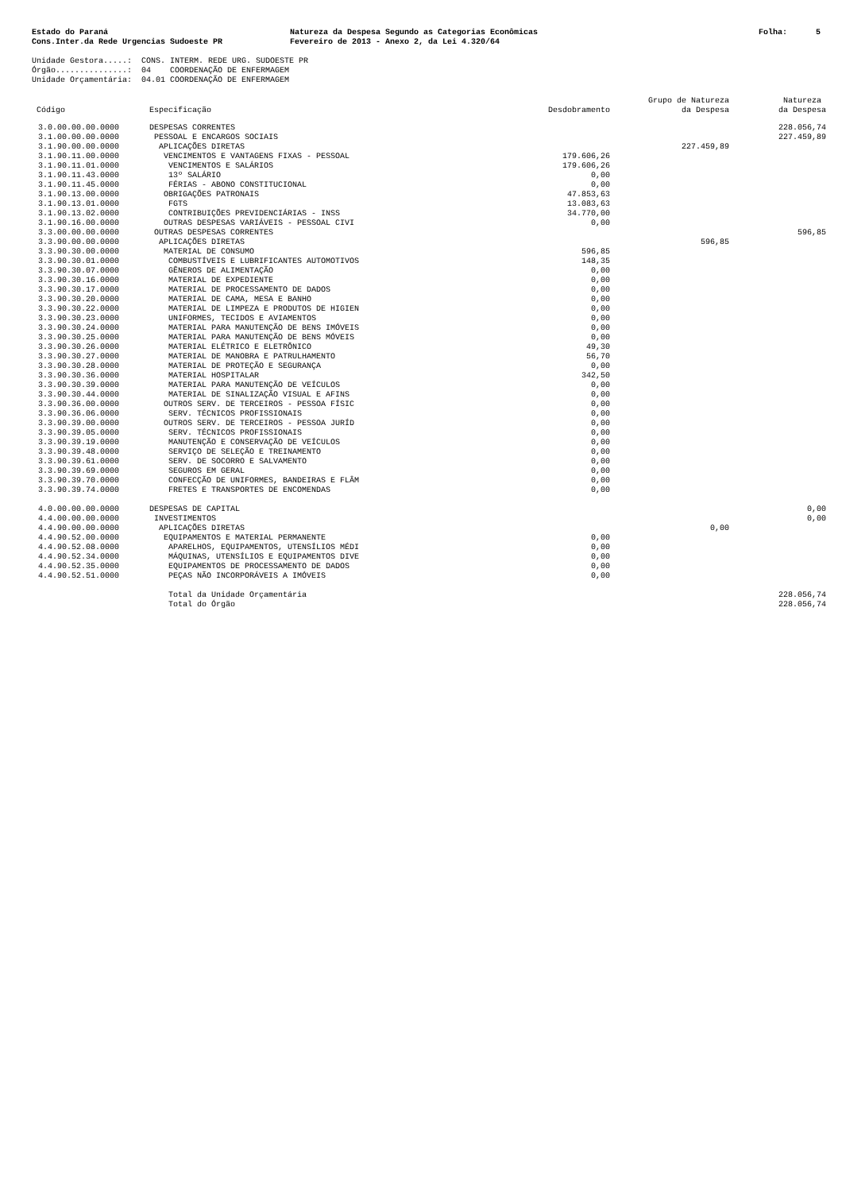Estado do Paraná Cons.Inter.da Rede Urgencias Sudoeste PR
Natureza da Despesa Segundo as Categorias Econômicas Fevereiro de 2013 - Anexo 2, da Lei 4.320/64
Folha: 5
Unidade Gestora.....: CONS. INTERM. REDE URG. SUDOESTE PR Órgão...............: 04 COORDENAÇÃO DE ENFERMAGEM Unidade Orçamentária: 04.01 COORDENAÇÃO DE ENFERMAGEM
| Código | Especificação | Desdobramento | Grupo de Natureza da Despesa | Natureza da Despesa |
| --- | --- | --- | --- | --- |
| 3.0.00.00.00.0000 | DESPESAS CORRENTES | | | 228.056,74 |
| 3.1.00.00.00.0000 | PESSOAL E ENCARGOS SOCIAIS | | | 227.459,89 |
| 3.1.90.00.00.0000 | APLICAÇÕES DIRETAS | | 227.459,89 | |
| 3.1.90.11.00.0000 | VENCIMENTOS E VANTAGENS FIXAS - PESSOAL | 179.606,26 | | |
| 3.1.90.11.01.0000 | VENCIMENTOS E SALÁRIOS | 179.606,26 | | |
| 3.1.90.11.43.0000 | 13º SALÁRIO | 0,00 | | |
| 3.1.90.11.45.0000 | FÉRIAS - ABONO CONSTITUCIONAL | 0,00 | | |
| 3.1.90.13.00.0000 | OBRIGAÇÕES PATRONAIS | 47.853,63 | | |
| 3.1.90.13.01.0000 | FGTS | 13.083,63 | | |
| 3.1.90.13.02.0000 | CONTRIBUIÇÕES PREVIDENCIÁRIAS - INSS | 34.770,00 | | |
| 3.1.90.16.00.0000 | OUTRAS DESPESAS VARIÁVEIS - PESSOAL CIVI | 0,00 | | |
| 3.3.00.00.00.0000 | OUTRAS DESPESAS CORRENTES | | | 596,85 |
| 3.3.90.00.00.0000 | APLICAÇÕES DIRETAS | | 596,85 | |
| 3.3.90.30.00.0000 | MATERIAL DE CONSUMO | 596,85 | | |
| 3.3.90.30.01.0000 | COMBUSTÍVEIS E LUBRIFICANTES AUTOMOTIVOS | 148,35 | | |
| 3.3.90.30.07.0000 | GÊNEROS DE ALIMENTAÇÃO | 0,00 | | |
| 3.3.90.30.16.0000 | MATERIAL DE EXPEDIENTE | 0,00 | | |
| 3.3.90.30.17.0000 | MATERIAL DE PROCESSAMENTO DE DADOS | 0,00 | | |
| 3.3.90.30.20.0000 | MATERIAL DE CAMA, MESA E BANHO | 0,00 | | |
| 3.3.90.30.22.0000 | MATERIAL DE LIMPEZA E PRODUTOS DE HIGIEN | 0,00 | | |
| 3.3.90.30.23.0000 | UNIFORMES, TECIDOS E AVIAMENTOS | 0,00 | | |
| 3.3.90.30.24.0000 | MATERIAL PARA MANUTENÇÃO DE BENS IMÓVEIS | 0,00 | | |
| 3.3.90.30.25.0000 | MATERIAL PARA MANUTENÇÃO DE BENS MÓVEIS | 0,00 | | |
| 3.3.90.30.26.0000 | MATERIAL ELÉTRICO E ELETRÔNICO | 49,30 | | |
| 3.3.90.30.27.0000 | MATERIAL DE MANOBRA E PATRULHAMENTO | 56,70 | | |
| 3.3.90.30.28.0000 | MATERIAL DE PROTEÇÃO E SEGURANÇA | 0,00 | | |
| 3.3.90.30.36.0000 | MATERIAL HOSPITALAR | 342,50 | | |
| 3.3.90.30.39.0000 | MATERIAL PARA MANUTENÇÃO DE VEÍCULOS | 0,00 | | |
| 3.3.90.30.44.0000 | MATERIAL DE SINALIZAÇÃO VISUAL E AFINS | 0,00 | | |
| 3.3.90.36.00.0000 | OUTROS SERV. DE TERCEIROS - PESSOA FÍSIC | 0,00 | | |
| 3.3.90.36.06.0000 | SERV. TÉCNICOS PROFISSIONAIS | 0,00 | | |
| 3.3.90.39.00.0000 | OUTROS SERV. DE TERCEIROS - PESSOA JURÍD | 0,00 | | |
| 3.3.90.39.05.0000 | SERV. TÉCNICOS PROFISSIONAIS | 0,00 | | |
| 3.3.90.39.19.0000 | MANUTENÇÃO E CONSERVAÇÃO DE VEÍCULOS | 0,00 | | |
| 3.3.90.39.48.0000 | SERVIÇO DE SELEÇÃO E TREINAMENTO | 0,00 | | |
| 3.3.90.39.61.0000 | SERV. DE SOCORRO E SALVAMENTO | 0,00 | | |
| 3.3.90.39.69.0000 | SEGUROS EM GERAL | 0,00 | | |
| 3.3.90.39.70.0000 | CONFECÇÃO DE UNIFORMES, BANDEIRAS E FLÂM | 0,00 | | |
| 3.3.90.39.74.0000 | FRETES E TRANSPORTES DE ENCOMENDAS | 0,00 | | |
| 4.0.00.00.00.0000 | DESPESAS DE CAPITAL | | | 0,00 |
| 4.4.00.00.00.0000 | INVESTIMENTOS | | | 0,00 |
| 4.4.90.00.00.0000 | APLICAÇÕES DIRETAS | | 0,00 | |
| 4.4.90.52.00.0000 | EQUIPAMENTOS E MATERIAL PERMANENTE | 0,00 | | |
| 4.4.90.52.08.0000 | APARELHOS, EQUIPAMENTOS, UTENSÍLIOS MÉDI | 0,00 | | |
| 4.4.90.52.34.0000 | MÁQUINAS, UTENSÍLIOS E EQUIPAMENTOS DIVE | 0,00 | | |
| 4.4.90.52.35.0000 | EQUIPAMENTOS DE PROCESSAMENTO DE DADOS | 0,00 | | |
| 4.4.90.52.51.0000 | PEÇAS NÃO INCORPORÁVEIS A IMÓVEIS | 0,00 | | |
| | Total da Unidade Orçamentária | | | 228.056,74 |
| | Total do Órgão | | | 228.056,74 |